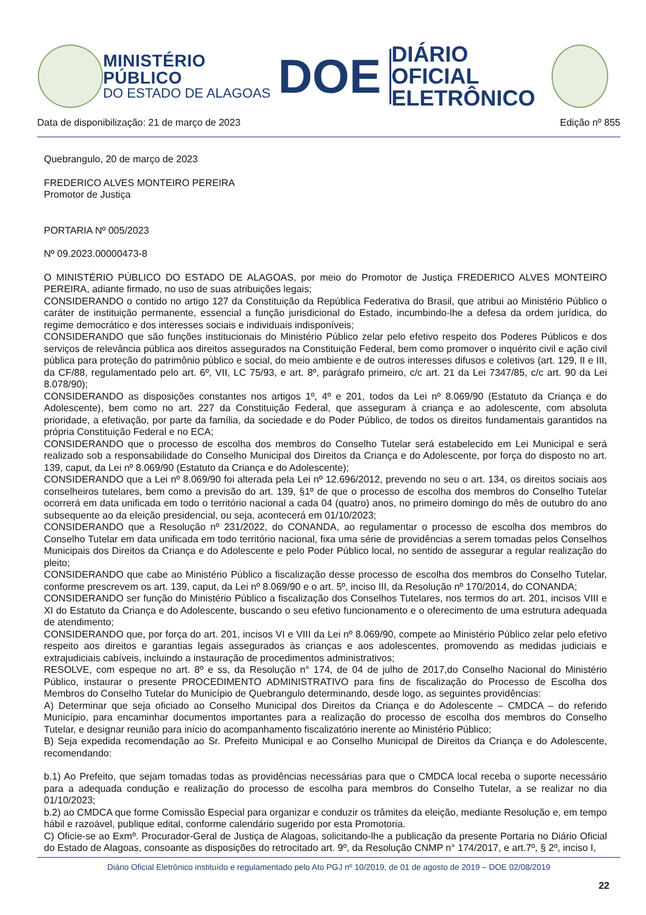MINISTÉRIO PÚBLICO
DO ESTADO DE ALAGOAS
DOE
DIÁRIO OFICIAL
ELETRÔNICO
Data de disponibilização: 21 de março de 2023 Edição nº 855
Quebrangulo, 20 de março de 2023
FREDERICO ALVES MONTEIRO PEREIRA
Promotor de Justiça
PORTARIA Nº 005/2023
Nº 09.2023.00000473-8
O MINISTÉRIO PÚBLICO DO ESTADO DE ALAGOAS, por meio do Promotor de Justiça FREDERICO ALVES MONTEIRO PEREIRA, adiante firmado, no uso de suas atribuições legais;
CONSIDERANDO o contido no artigo 127 da Constituição da República Federativa do Brasil, que atribui ao Ministério Público o caráter de instituição permanente, essencial a função jurisdicional do Estado, incumbindo-lhe a defesa da ordem jurídica, do regime democrático e dos interesses sociais e individuais indisponíveis;
CONSIDERANDO que são funções institucionais do Ministério Público zelar pelo efetivo respeito dos Poderes Públicos e dos serviços de relevância pública aos direitos assegurados na Constituição Federal, bem como promover o inquérito civil e ação civil pública para proteção do patrimônio público e social, do meio ambiente e de outros interesses difusos e coletivos (art. 129, II e III, da CF/88, regulamentado pelo art. 6º, VII, LC 75/93, e art. 8º, parágrafo primeiro, c/c art. 21 da Lei 7347/85, c/c art. 90 da Lei 8.078/90);
CONSIDERANDO as disposições constantes nos artigos 1º, 4º e 201, todos da Lei nº 8.069/90 (Estatuto da Criança e do Adolescente), bem como no art. 227 da Constituição Federal, que asseguram à criança e ao adolescente, com absoluta prioridade, a efetivação, por parte da família, da sociedade e do Poder Público, de todos os direitos fundamentais garantidos na própria Constituição Federal e no ECA;
CONSIDERANDO que o processo de escolha dos membros do Conselho Tutelar será estabelecido em Lei Municipal e será realizado sob a responsabilidade do Conselho Municipal dos Direitos da Criança e do Adolescente, por força do disposto no art. 139, caput, da Lei nº 8.069/90 (Estatuto da Criança e do Adolescente);
CONSIDERANDO que a Lei nº 8.069/90 foi alterada pela Lei nº 12.696/2012, prevendo no seu o art. 134, os direitos sociais aos conselheiros tutelares, bem como a previsão do art. 139, §1º de que o processo de escolha dos membros do Conselho Tutelar ocorrerá em data unificada em todo o território nacional a cada 04 (quatro) anos, no primeiro domingo do mês de outubro do ano subsequente ao da eleição presidencial, ou seja, acontecerá em 01/10/2023;
CONSIDERANDO que a Resolução nº 231/2022, do CONANDA, ao regulamentar o processo de escolha dos membros do Conselho Tutelar em data unificada em todo território nacional, fixa uma série de providências a serem tomadas pelos Conselhos Municipais dos Direitos da Criança e do Adolescente e pelo Poder Público local, no sentido de assegurar a regular realização do pleito;
CONSIDERANDO que cabe ao Ministério Público a fiscalização desse processo de escolha dos membros do Conselho Tutelar, conforme prescrevem os art. 139, caput, da Lei nº 8.069/90 e o art. 5º, inciso III, da Resolução nº 170/2014, do CONANDA;
CONSIDERANDO ser função do Ministério Público a fiscalização dos Conselhos Tutelares, nos termos do art. 201, incisos VIII e XI do Estatuto da Criança e do Adolescente, buscando o seu efetivo funcionamento e o oferecimento de uma estrutura adequada de atendimento;
CONSIDERANDO que, por força do art. 201, incisos VI e VIII da Lei nº 8.069/90, compete ao Ministério Público zelar pelo efetivo respeito aos direitos e garantias legais assegurados às crianças e aos adolescentes, promovendo as medidas judiciais e extrajudiciais cabíveis, incluindo a instauração de procedimentos administrativos;
RESOLVE, com espeque no art. 8º e ss, da Resolução n° 174, de 04 de julho de 2017,do Conselho Nacional do Ministério Público, instaurar o presente PROCEDIMENTO ADMINISTRATIVO para fins de fiscalização do Processo de Escolha dos Membros do Conselho Tutelar do Município de Quebrangulo determinando, desde logo, as seguintes providências:
A) Determinar que seja oficiado ao Conselho Municipal dos Direitos da Criança e do Adolescente – CMDCA – do referido Município, para encaminhar documentos importantes para a realização do processo de escolha dos membros do Conselho Tutelar, e designar reunião para início do acompanhamento fiscalizatório inerente ao Ministério Público;
B) Seja expedida recomendação ao Sr. Prefeito Municipal e ao Conselho Municipal de Direitos da Criança e do Adolescente, recomendando:
b.1) Ao Prefeito, que sejam tomadas todas as providências necessárias para que o CMDCA local receba o suporte necessário para a adequada condução e realização do processo de escolha para membros do Conselho Tutelar, a se realizar no dia 01/10/2023;
b.2) ao CMDCA que forme Comissão Especial para organizar e conduzir os trâmites da eleição, mediante Resolução e, em tempo hábil e razoável, publique edital, conforme calendário sugerido por esta Promotoria.
C) Oficie-se ao Exmº. Procurador-Geral de Justiça de Alagoas, solicitando-lhe a publicação da presente Portaria no Diário Oficial do Estado de Alagoas, consoante as disposições do retrocitado art. 9º, da Resolução CNMP n° 174/2017, e art.7º, § 2º, inciso I,
Diário Oficial Eletrônico instituído e regulamentado pelo Ato PGJ nº 10/2019, de 01 de agosto de 2019 – DOE 02/08/2019
22